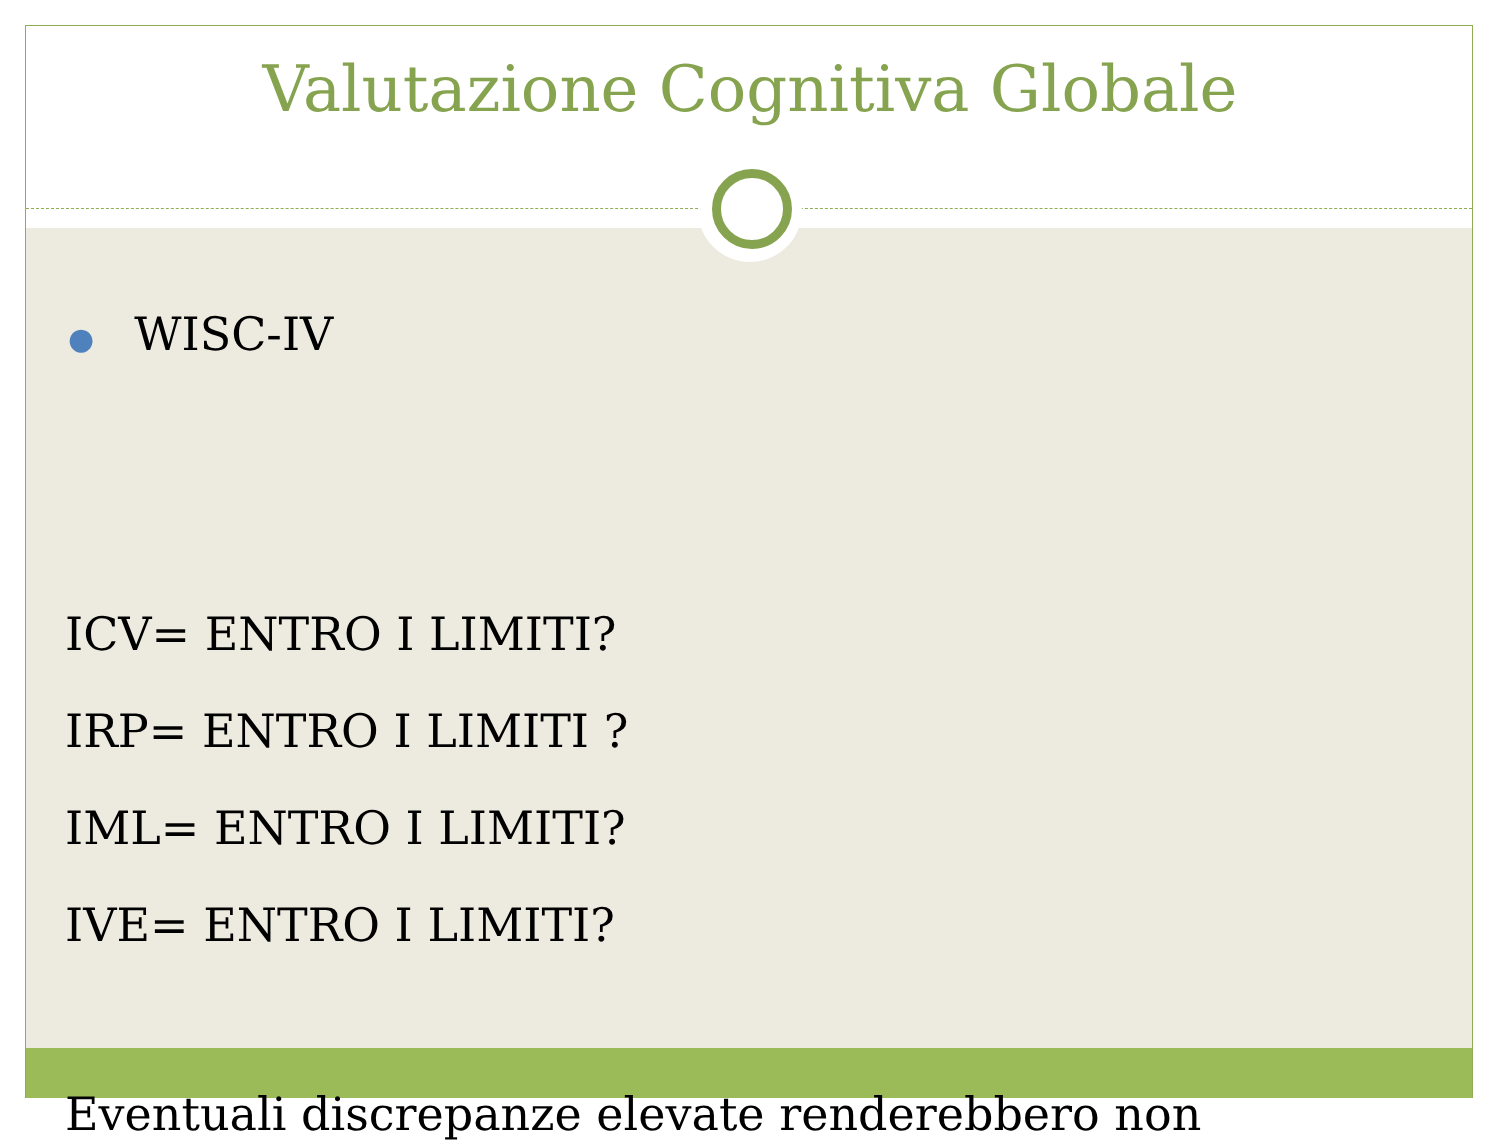Valutazione Cognitiva Globale
● WISC-IV
ICV= ENTRO I LIMITI?
IRP= ENTRO I LIMITI ?
IML= ENTRO I LIMITI?
IVE= ENTRO I LIMITI?
Eventuali discrepanze elevate renderebbero non